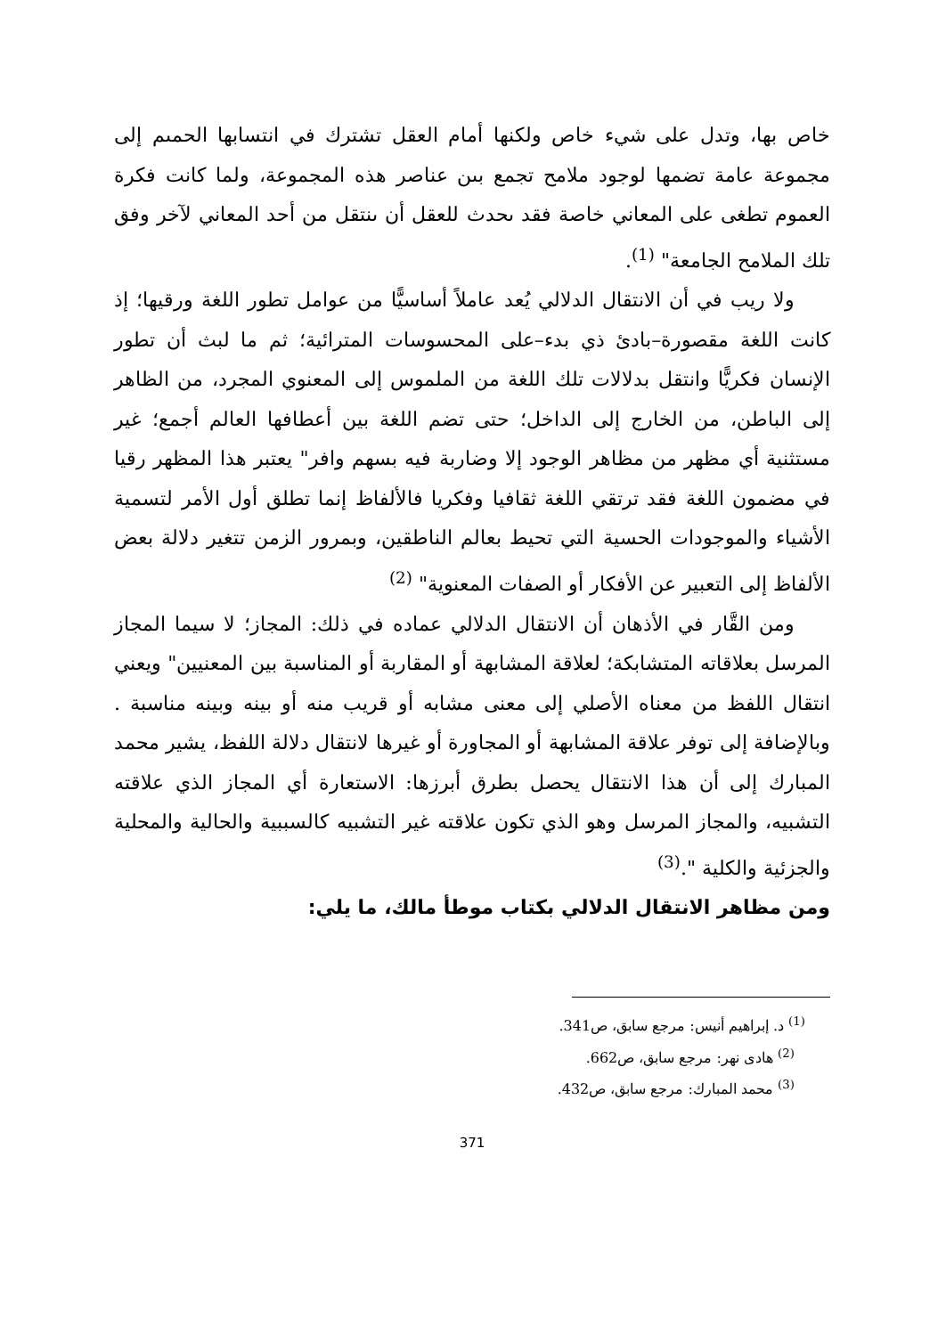خاص بها، وتدل على شيء خاص ولكنها أمام العقل تشترك في انتسابها الحمىم إلى مجموعة عامة تضمها لوجود ملامح تجمع بىن عناصر هذه المجموعة، ولما كانت فكرة العموم تطغى على المعاني خاصة فقد ىحدث للعقل أن ىنتقل من أحد المعاني لآخر وفق تلك الملامح الجامعة" <sup>(1)</sup>.
ولا ريب في أن الانتقال الدلالي يُعد عاملاً أساسيًّا من عوامل تطور اللغة ورقيها؛ إذ كانت اللغة مقصورة–بادئ ذي بدء–على المحسوسات المترائية؛ ثم ما لبث أن تطور الإنسان فكريًّا وانتقل بدلالات تلك اللغة من الملموس إلى المعنوي المجرد، من الظاهر إلى الباطن، من الخارج إلى الداخل؛ حتى تضم اللغة بين أعطافها العالم أجمع؛ غير مستثنية أي مظهر من مظاهر الوجود إلا وضاربة فيه بسهم وافر" يعتبر هذا المظهر رقيا في مضمون اللغة فقد ترتقي اللغة ثقافيا وفكريا فالألفاظ إنما تطلق أول الأمر لتسمية الأشياء والموجودات الحسية التي تحيط بعالم الناطقين، وبمرور الزمن تتغير دلالة بعض الألفاظ إلى التعبير عن الأفكار أو الصفات المعنوية" <sup>(2)</sup>
ومن القَّار في الأذهان أن الانتقال الدلالي عماده في ذلك: المجاز؛ لا سيما المجاز المرسل بعلاقاته المتشابكة؛ لعلاقة المشابهة أو المقاربة أو المناسبة بين المعنيين" ويعني انتقال اللفظ من معناه الأصلي إلى معنى مشابه أو قريب منه أو بينه وبينه مناسبة . وبالإضافة إلى توفر علاقة المشابهة أو المجاورة أو غيرها لانتقال دلالة اللفظ، يشير محمد المبارك إلى أن هذا الانتقال يحصل بطرق أبرزها: الاستعارة أي المجاز الذي علاقته التشبيه، والمجاز المرسل وهو الذي تكون علاقته غير التشبيه كالسببية والحالية والمحلية والجزئية والكلية ".<sup>(3)</sup>
ومن مظاهر الانتقال الدلالي بكتاب موطأ مالك، ما يلي:
<sup>(1)</sup> د. إبراهيم أنيس: مرجع سابق، ص341.
<sup>(2)</sup> هادى نهر: مرجع سابق، ص662.
<sup>(3)</sup> محمد المبارك: مرجع سابق، ص432.
371